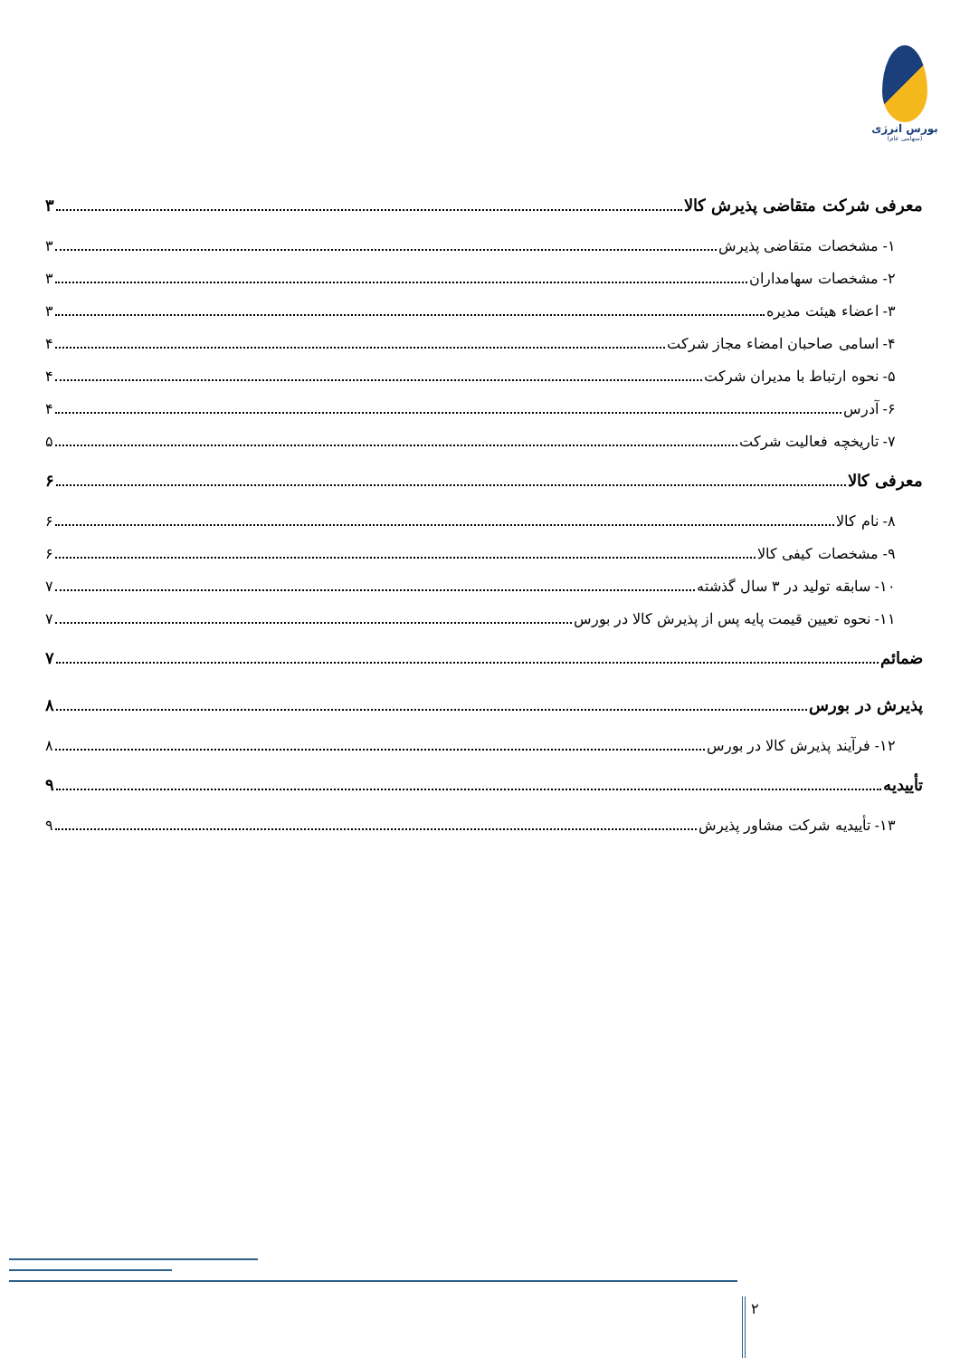بورس انرژی
(سهامی عام)
معرفی شرکت متقاضی پذیرش کالا ۳
۱- مشخصات متقاضی پذیرش ۳
۲- مشخصات سهامداران ۳
۳- اعضاء هیئت مدیره ۳
۴- اسامی صاحبان امضاء مجاز شرکت ۴
۵- نحوه ارتباط با مدیران شرکت ۴
۶- آدرس ۴
۷- تاریخچه فعالیت شرکت ۵
معرفی کالا ۶
۸- نام کالا ۶
۹- مشخصات کیفی کالا ۶
۱۰- سابقه تولید در ۳ سال گذشته ۷
۱۱- نحوه تعیین قیمت پایه پس از پذیرش کالا در بورس ۷
ضمائم ۷
پذیرش در بورس ۸
۱۲- فرآیند پذیرش کالا در بورس ۸
تأییدیه ۹
۱۳- تأییدیه شرکت مشاور پذیرش ۹
۲